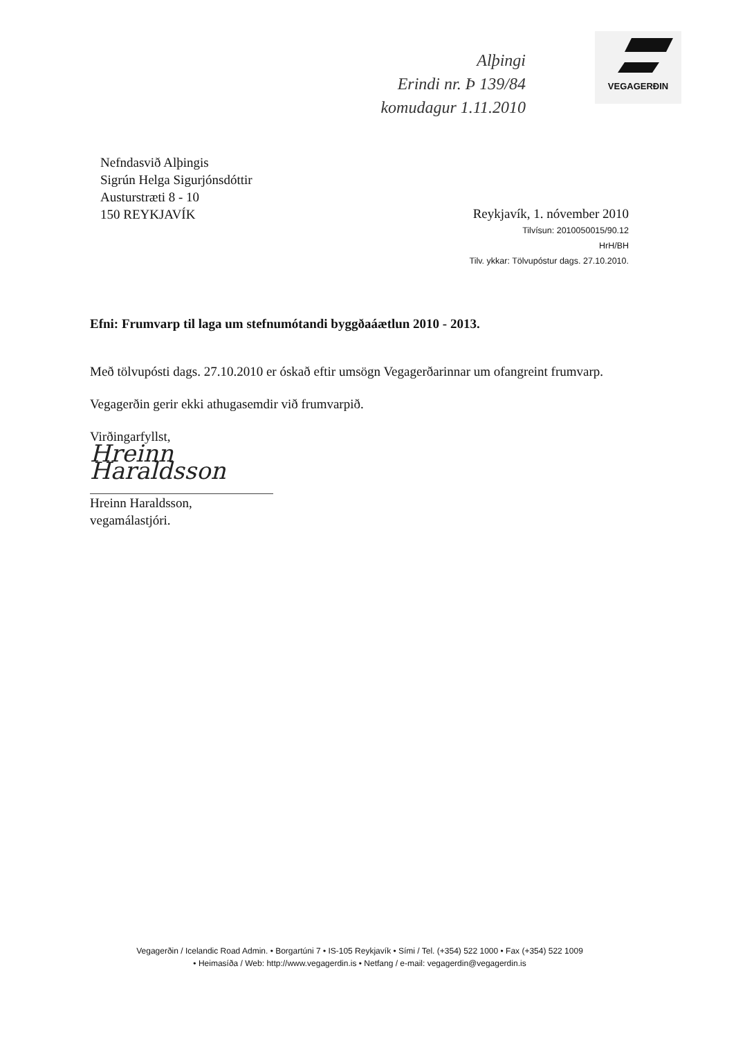Alþingi
Erindi nr. Þ 139/84
komudagur 1.11.2010
VEGAGERÐIN
Nefndasvið Alþingis
Sigrún Helga Sigurjónsdóttir
Austurstræti 8 - 10
150 REYKJAVÍK
Reykjavík, 1. nóvember 2010
Tilvísun: 2010050015/90.12
HrH/BH
Tilv. ykkar: Tölvupóstur dags. 27.10.2010.
Efni: Frumvarp til laga um stefnumótandi byggðaáætlun 2010 - 2013.
Með tölvupósti dags. 27.10.2010 er óskað eftir umsögn Vegagerðarinnar um ofangreint frumvarp.
Vegagerðin gerir ekki athugasemdir við frumvarpið.
Virðingarfyllst,
Hreinn Haraldsson
Hreinn Haraldsson,
vegamálastjóri.
Vegagerðin / Icelandic Road Admin. • Borgartúni 7 • IS-105 Reykjavík • Sími / Tel. (+354) 522 1000 • Fax (+354) 522 1009
• Heimasíða / Web: http://www.vegagerdin.is • Netfang / e-mail: vegagerdin@vegagerdin.is